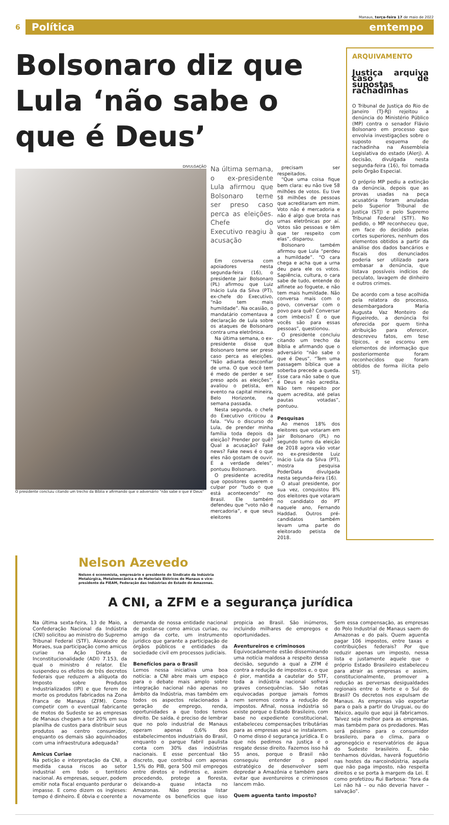Manaus, terça-feira 17 de maio de 2022
6
Política emtempo
Bolsonaro diz que Lula ‘não sabe o que é Deus’
DIVULGAÇÃO
O presidente concluiu citando um trecho da Bíblia e afirmando que o adversário “não sabe o que é Deus”
Na última semana, o ex-presidente Lula afirmou que Bolsonaro teme ser preso caso perca as eleições. Chefe do Executivo reagiu à acusação
Em conversa com apoiadores nesta segunda-feira (16), o presidente Jair Bolsonaro (PL) afirmou que Luiz Inácio Lula da Silva (PT), ex-chefe do Executivo, “não tem mais humildade”. Na ocasião, o mandatário comentava a declaração de Lula sobre os ataques de Bolsonaro contra urna eletrônica.
Na última semana, o ex-presidente disse que Bolsonaro teme ser preso caso perca as eleições. “Não adianta desconfiar de urna. O que você tem é medo de perder e ser preso após as eleições”, avaliou o petista, em evento na capital mineira, Belo Horizonte, na semana passada.
Nesta segunda, o chefe do Executivo criticou a fala. “Viu o discurso do Lula, de prender minha família toda depois da eleição? Prender por quê? Qual a acusação? Fake news? Fake news é o que eles não gostam de ouvir. É a verdade deles”, pontuou Bolsonaro.
O presidente acredita que opositores querem o culpar por “tudo o que está acontecendo” no Brasil. Ele também defendeu que “voto não é mercadoria”, e que seus eleitores
precisam ser respeitados.
“Que uma coisa fique bem clara: eu não tive 58 milhões de votos. Eu tive 58 milhões de pessoas que acreditaram em mim. Voto não é mercadoria e não é algo que brota nas urnas eletrônicas por aí. Votos são pessoas e têm que ter respeito com elas”, disparou.
Bolsonaro também afirmou que Lula “perdeu a humildade”. “O cara chega e acha que a urna deu para ele os votos. Sapiência, cultura, o cara sabe de tudo, entende do alfinete ao foguete, e não tem mais humildade. Não conversa mais com o povo, conversar com o povo para quê? Conversar com imbecis? É o que vocês são para essas pessoas”, questionou.
O presidente concluiu citando um trecho da Bíblia e afirmando que o adversário “não sabe o que é Deus”. “Tem uma passagem bíblica que a soberba precede a queda. Esse cara não sabe o que é Deus e não acredita. Não tem respeito por quem acredita, até pelas pautas votadas”, pontuou.
Pesquisas
Ao menos 18% dos eleitores que votaram em Jair Bolsonaro (PL) no segundo turno da eleição de 2018 agora vão votar no ex-presidente Luiz Inácio Lula da Silva (PT), mostra pesquisa PoderData divulgada nesta segunda-feira (16).
O atual presidente, por sua vez, conquistou 8% dos eleitores que votaram no candidato do PT naquele ano, Fernando Haddad. Outros pré-candidatos também levam uma parte do eleitorado petista de 2018.
ARQUIVAMENTO
Justiça arquiva caso de supostas rachadinhas
O Tribunal de Justiça do Rio de Janeiro (TJ-RJ) rejeitou a denúncia do Ministério Público (MP) contra o senador Flávio Bolsonaro em processo que envolvia investigações sobre o suposto esquema de rachadinha na Assembleia Legislativa do estado (Alerj). A decisão, divulgada nesta segunda-feira (16), foi tomada pelo Órgão Especial.
O próprio MP pediu a extinção da denúncia, depois que as provas usadas na peça acusatória foram anuladas pelo Superior Tribunal de Justiça (STJ) e pelo Supremo Tribunal Federal (STF). No pedido, o MP reconheceu que, em face do decidido pelas cortes superiores, nenhum dos elementos obtidos a partir da análise dos dados bancários e fiscais dos denunciados poderia ser utilizado para embasar a denúncia, que listava possíveis indícios de peculato, lavagem de dinheiro e outros crimes.
De acordo com a tese acolhida pela relatora do processo, desembargadora Maria Augusta Vaz Monteiro de Figueiredo, a denúncia foi oferecida por quem tinha atribuição para oferecer, descreveu fatos, em tese típicos, e se escorou em elementos de informação que posteriormente foram reconhecidos que foram obtidos de forma ilícita pelo STJ.
Nelson Azevedo
Nelson é economista, empresário e presidente do Sindicato da Indústria Metalúrgica, Metalomecânica e de Materiais Elétricos de Manaus e vice-presidente da FIEAM, Federação das Indústrias do Estado do Amazonas.
A CNI, a ZFM e a segurança jurídica
Na última sexta-feira, 13 de Maio, a Confederação Nacional da Indústria (CNI) solicitou ao ministro do Supremo Tribunal Federal (STF), Alexandre de Moraes, sua participação como amicus curiae na Ação Direta de Inconstitucionalidade (ADI) 7.153, da qual o ministro é relator. Ele suspendeu os efeitos de três decretos federais que reduzem a alíquota do Imposto sobre Produtos Industrializados (IPI) e que ferem de morte os produtos fabricados na Zona Franca de Manaus (ZFM). Como competir com o eventual fabricante de motos do Sudeste se as empresas de Manaus chegam a ter 20% em sua planilha de custos para distribuir seus produtos ao centro consumidor, enquanto os demais são aquinhoados com uma infraestrutura adequada?
Amicus Curiae
Na petição e interpretação da CNI, a medida causa riscos ao setor industrial em todo o território nacional. As empresas, sequer, podem emitir nota fiscal enquanto perdurar o impasse. E como dizem os ingleses: tempo é dinheiro. É óbvia e coerente a demanda de nossa entidade nacional de postar-se como amicus curiae, ou amigo da corte, um instrumento jurídico que garante a participação de órgãos públicos e entidades da sociedade civil em processos judiciais.
Benefícios para o Brasil
Lemos nessa iniciativa uma boa notícia: a CNI abre mais um espaço para o debate mais amplo sobre integração nacional não apenas no âmbito da Indústria, mas também em todos os aspectos relacionados à geração de emprego, renda, oportunidades a que todos temos direito. De saída, é preciso de lembrar que no polo industrial de Manaus operam apenas 0,6% dos estabelecimentos industriais do Brasil, enquanto o parque fabril paulista conta com 30% das indústrias nacionais. E esse percentual tão discreto, que contribui com apenas 1,5% do PIB, gera 500 mil empregos entre diretos e indiretos e, assim procedendo, protege a floresta, deixando-a quase intacta no Amazonas. Não precisa listar novamente os benefícios que isso propicia ao Brasil. São inúmeros, incluindo milhares de empregos e oportunidades.
Aventureiros e criminosos
Equivocadamente estão disseminando uma notícia maldosa a respeito dessa decisão, segundo a qual a ZFM é contra a redução de impostos e, o que é pior, mantida a cautelar do STF, toda a indústria nacional sofrerá graves consequências. São notas equivocadas porque jamais fomos nem seremos contra a redução de impostos. Afinal, nossa indústria só existe porque o Estado Brasileiro, com base no expediente constitucional, estabeleceu compensações tributárias para as empresas aqui se instalarem. O nome disso é segurança jurídica. E o que nós pedimos na justiça é o resgate desse direito. Fazemos isso há 55 anos, porque o Brasil não conseguiu entender o papel estratégico de desenvolver sem depredar a Amazônia e também para evitar que aventureiros e criminosos lancem mão.
Quem aguenta tanto imposto?
Sem essa compensação, as empresas do Polo Industrial de Manaus saem do Amazonas e do país. Quem aguenta pagar 106 impostos, entre taxas e contribuições federais? Por que reduzir apenas um imposto, nessa lista e justamente aquele que o próprio Estado Brasileiro estabeleceu para atrair as empresas e assim, constitucionalmente, promover a redução as perversas desigualdades regionais entre o Norte e o Sul do Brasil? Os decretos nos expulsam de Manaus. As empresas vão exportar para o país a partir do Uruguai, ou do México, aquilo que aqui já fabricamos. Talvez seja melhor para as empresas, mas também para os predadores. Mas será péssimo para o consumidor brasileiro, para o clima, para o agronegócio e reservatórios de água do Sudeste brasileiro. E, não tenhamos dúvidas, haverá foguetório nas hostes da narcoindústria, aquela que não paga imposto, não respeita direitos e se porta à margem da Lei. E como profetizou Rui Barbosa: “fora da Lei não há – ou não deveria haver – salvação”.